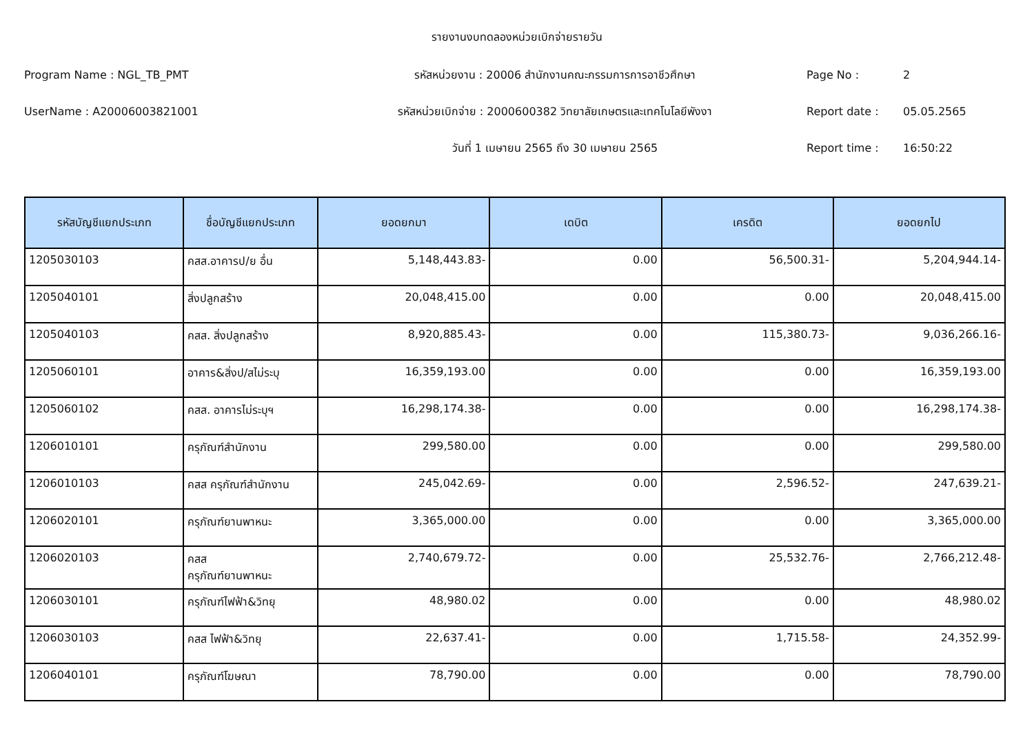รายงานงบทดลองหน่วยเบิกจ่ายรายวัน
Program Name : NGL_TB_PMT รหัสหน่วยงาน : 20006 สำนักงานคณะกรรมการการอาชีวศึกษา Page No : 2
UserName : A20006003821001
รหัสหน่วยเบิกจ่าย : 2000600382 วิทยาลัยเกษตรและเทคโนโลยีพังงา
Report date : 05.05.2565
วันที่ 1 เมษายน 2565 ถึง 30 เมษายน 2565 Report time : 16:50:22
| รหัสบัญชีแยกประเภท | ชื่อบัญชีแยกประเภท | ยอดยกมา | เดบิต | เครดิต | ยอดยกไป |
| --- | --- | --- | --- | --- | --- |
| 1205030103 | คสส.อาคารป/ย อื่น | 5,148,443.83- | 0.00 | 56,500.31- | 5,204,944.14- |
| 1205040101 | สิ่งปลูกสร้าง | 20,048,415.00 | 0.00 | 0.00 | 20,048,415.00 |
| 1205040103 | คสส. สิ่งปลูกสร้าง | 8,920,885.43- | 0.00 | 115,380.73- | 9,036,266.16- |
| 1205060101 | อาคาร&สิ่งป/สไม่ระบุ | 16,359,193.00 | 0.00 | 0.00 | 16,359,193.00 |
| 1205060102 | คสส. อาคารไม่ระบุฯ | 16,298,174.38- | 0.00 | 0.00 | 16,298,174.38- |
| 1206010101 | ครุภัณฑ์สำนักงาน | 299,580.00 | 0.00 | 0.00 | 299,580.00 |
| 1206010103 | คสส ครุภัณฑ์สำนักงาน | 245,042.69- | 0.00 | 2,596.52- | 247,639.21- |
| 1206020101 | ครุภัณฑ์ยานพาหนะ | 3,365,000.00 | 0.00 | 0.00 | 3,365,000.00 |
| 1206020103 | คสส ครุภัณฑ์ยานพาหนะ | 2,740,679.72- | 0.00 | 25,532.76- | 2,766,212.48- |
| 1206030101 | ครุภัณฑ์ไฟฟ้า&วิทยุ | 48,980.02 | 0.00 | 0.00 | 48,980.02 |
| 1206030103 | คสส ไฟฟ้า&วิทยุ | 22,637.41- | 0.00 | 1,715.58- | 24,352.99- |
| 1206040101 | ครุภัณฑ์โฆษณา | 78,790.00 | 0.00 | 0.00 | 78,790.00 |